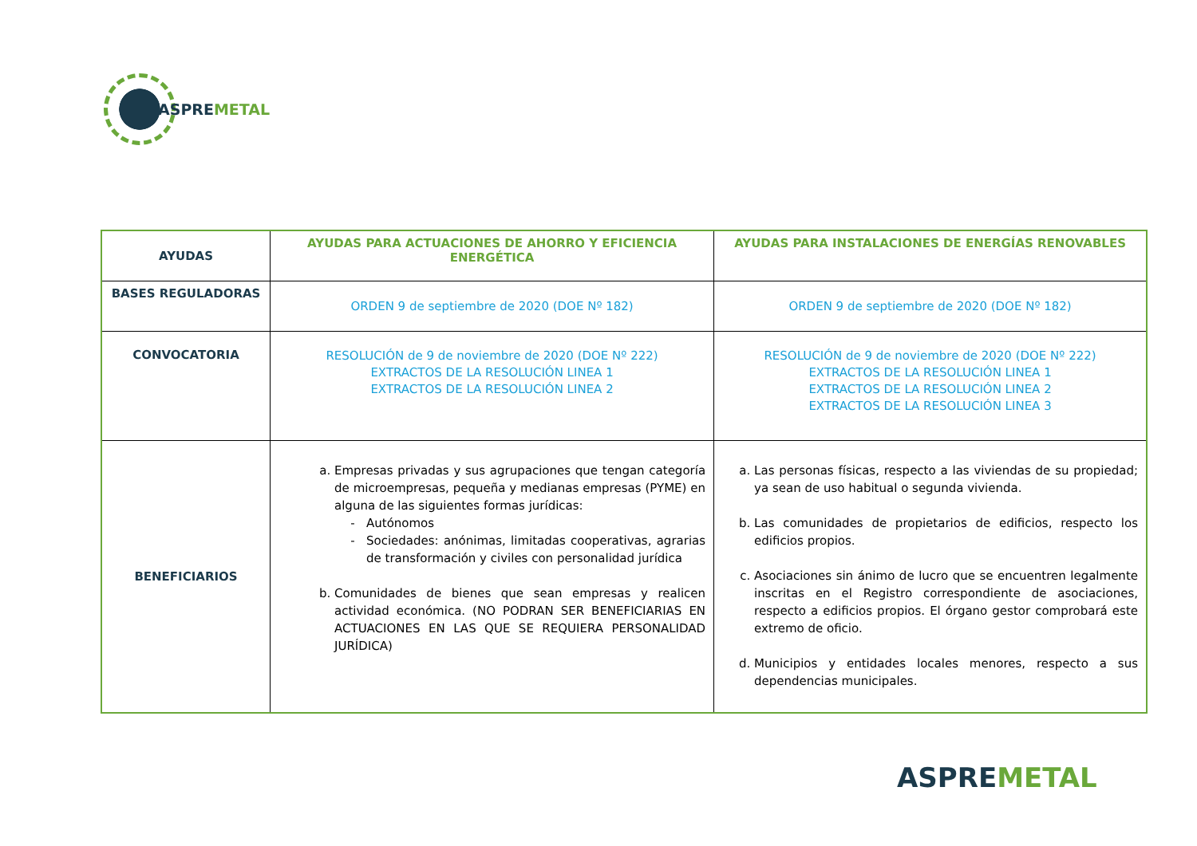ASPREMETAL
| AYUDAS | AYUDAS PARA ACTUACIONES DE AHORRO Y EFICIENCIA ENERGÉTICA | AYUDAS PARA INSTALACIONES DE ENERGÍAS RENOVABLES |
| --- | --- | --- |
| BASES REGULADORAS | ORDEN 9 de septiembre de 2020 (DOE Nº 182) | ORDEN 9 de septiembre de 2020 (DOE Nº 182) |
| CONVOCATORIA | RESOLUCIÓN de 9 de noviembre de 2020 (DOE Nº 222) EXTRACTOS DE LA RESOLUCIÓN LINEA 1 EXTRACTOS DE LA RESOLUCIÓN LINEA 2 | RESOLUCIÓN de 9 de noviembre de 2020 (DOE Nº 222) EXTRACTOS DE LA RESOLUCIÓN LINEA 1 EXTRACTOS DE LA RESOLUCIÓN LINEA 2 EXTRACTOS DE LA RESOLUCIÓN LINEA 3 |
| BENEFICIARIOS | a. Empresas privadas y sus agrupaciones que tengan categoría de microempresas, pequeña y medianas empresas (PYME) en alguna de las siguientes formas jurídicas: Autónomos Sociedades: anónimas, limitadas cooperativas, agrarias de transformación y civiles con personalidad jurídica b. Comunidades de bienes que sean empresas y realicen actividad económica. (NO PODRAN SER BENEFICIARIAS EN ACTUACIONES EN LAS QUE SE REQUIERA PERSONALIDAD JURÍDICA) | a. Las personas físicas, respecto a las viviendas de su propiedad; ya sean de uso habitual o segunda vivienda. b. Las comunidades de propietarios de edificios, respecto los edificios propios. c. Asociaciones sin ánimo de lucro que se encuentren legalmente inscritas en el Registro correspondiente de asociaciones, respecto a edificios propios. El órgano gestor comprobará este extremo de oficio. d. Municipios y entidades locales menores, respecto a sus dependencias municipales. |
ASPREMETAL